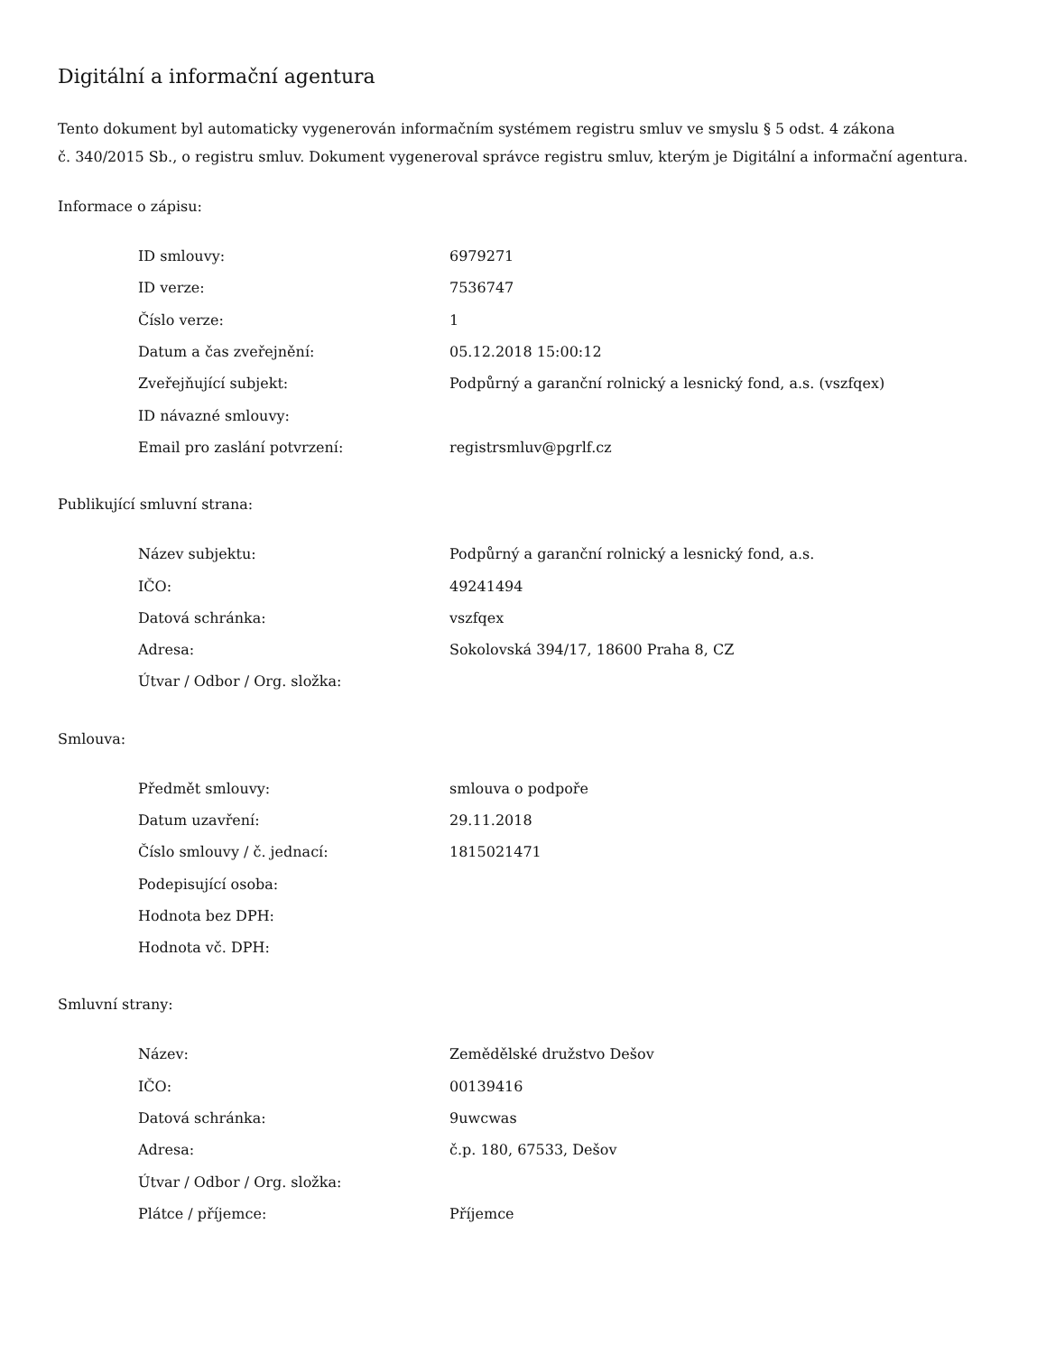Digitální a informační agentura
Tento dokument byl automaticky vygenerován informačním systémem registru smluv ve smyslu § 5 odst. 4 zákona
č. 340/2015 Sb., o registru smluv. Dokument vygeneroval správce registru smluv, kterým je Digitální a informační agentura.
Informace o zápisu:
| ID smlouvy: | 6979271 |
| ID verze: | 7536747 |
| Číslo verze: | 1 |
| Datum a čas zveřejnění: | 05.12.2018 15:00:12 |
| Zveřejňující subjekt: | Podpůrný a garanční rolnický a lesnický fond, a.s. (vszfqex) |
| ID návazné smlouvy: | |
| Email pro zaslání potvrzení: | registrsmluv@pgrlf.cz |
Publikující smluvní strana:
| Název subjektu: | Podpůrný a garanční rolnický a lesnický fond, a.s. |
| IČO: | 49241494 |
| Datová schránka: | vszfqex |
| Adresa: | Sokolovská 394/17, 18600 Praha 8, CZ |
| Útvar / Odbor / Org. složka: | |
Smlouva:
| Předmět smlouvy: | smlouva o podpoře |
| Datum uzavření: | 29.11.2018 |
| Číslo smlouvy / č. jednací: | 1815021471 |
| Podepisující osoba: | |
| Hodnota bez DPH: | |
| Hodnota vč. DPH: | |
Smluvní strany:
| Název: | Zemědělské družstvo Dešov |
| IČO: | 00139416 |
| Datová schránka: | 9uwcwas |
| Adresa: | č.p. 180, 67533, Dešov |
| Útvar / Odbor / Org. složka: | |
| Plátce / příjemce: | Příjemce |